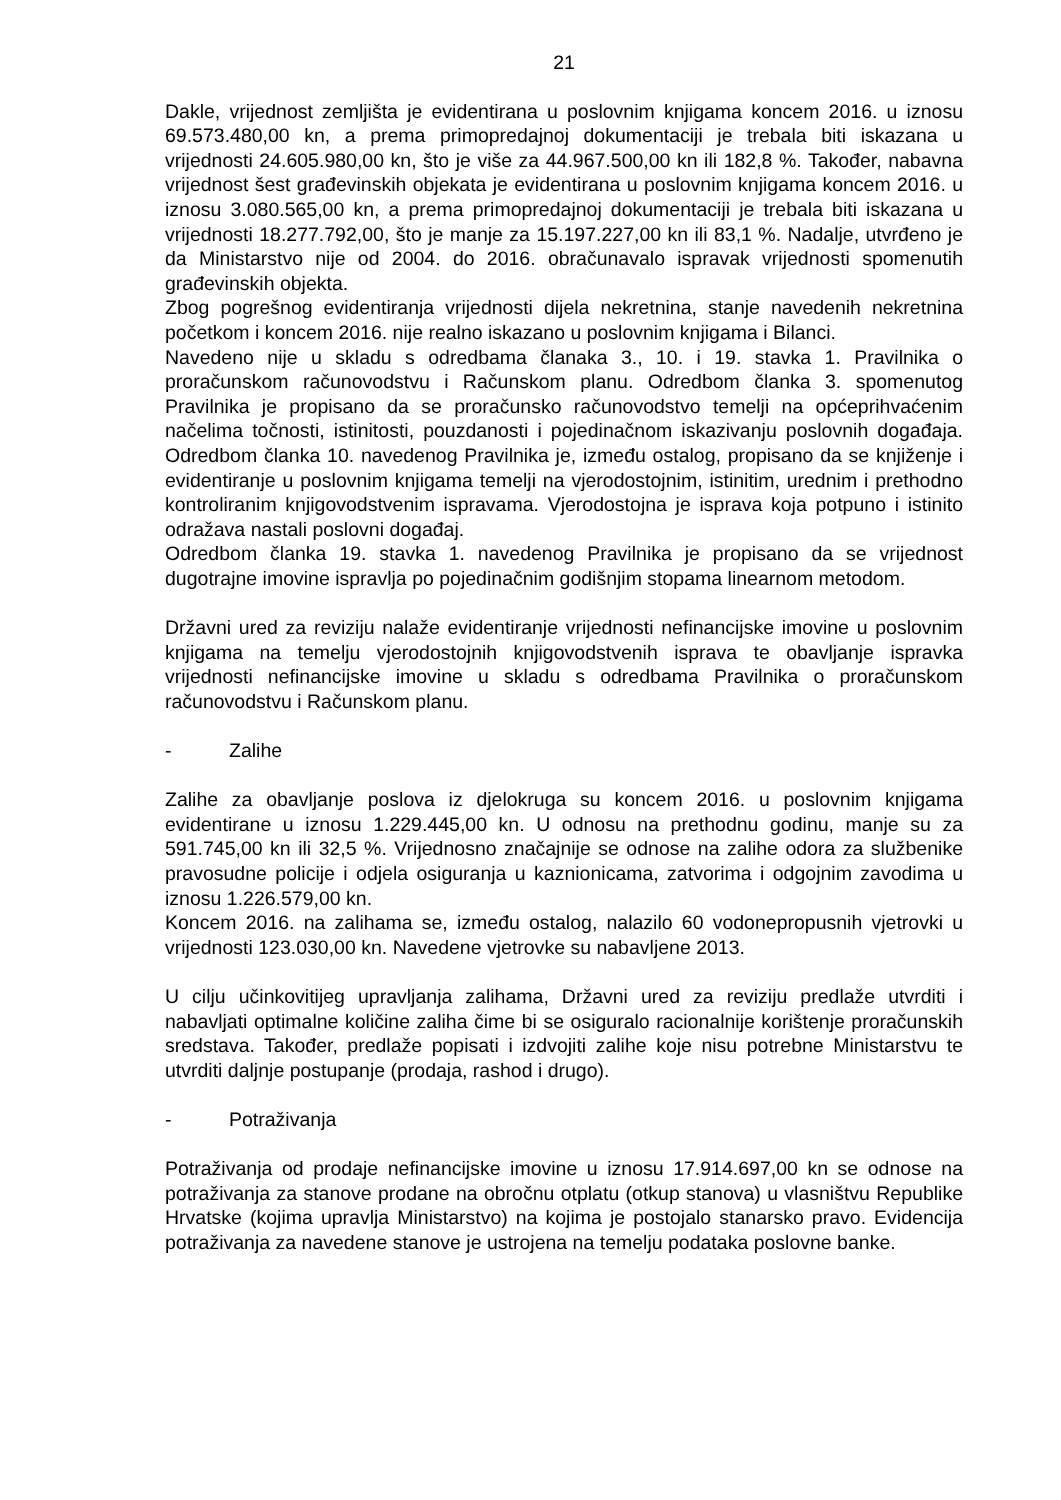21
Dakle, vrijednost zemljišta je evidentirana u poslovnim knjigama koncem 2016. u iznosu 69.573.480,00 kn, a prema primopredajnoj dokumentaciji je trebala biti iskazana u vrijednosti 24.605.980,00 kn, što je više za 44.967.500,00 kn ili 182,8 %. Također, nabavna vrijednost šest građevinskih objekata je evidentirana u poslovnim knjigama koncem 2016. u iznosu 3.080.565,00 kn, a prema primopredajnoj dokumentaciji je trebala biti iskazana u vrijednosti 18.277.792,00, što je manje za 15.197.227,00 kn ili 83,1 %. Nadalje, utvrđeno je da Ministarstvo nije od 2004. do 2016. obračunavalo ispravak vrijednosti spomenutih građevinskih objekta.
Zbog pogrešnog evidentiranja vrijednosti dijela nekretnina, stanje navedenih nekretnina početkom i koncem 2016. nije realno iskazano u poslovnim knjigama i Bilanci.
Navedeno nije u skladu s odredbama članaka 3., 10. i 19. stavka 1. Pravilnika o proračunskom računovodstvu i Računskom planu. Odredbom članka 3. spomenutog Pravilnika je propisano da se proračunsko računovodstvo temelji na općeprihvaćenim načelima točnosti, istinitosti, pouzdanosti i pojedinačnom iskazivanju poslovnih događaja. Odredbom članka 10. navedenog Pravilnika je, između ostalog, propisano da se knjiženje i evidentiranje u poslovnim knjigama temelji na vjerodostojnim, istinitim, urednim i prethodno kontroliranim knjigovodstvenim ispravama. Vjerodostojna je isprava koja potpuno i istinito odražava nastali poslovni događaj.
Odredbom članka 19. stavka 1. navedenog Pravilnika je propisano da se vrijednost dugotrajne imovine ispravlja po pojedinačnim godišnjim stopama linearnom metodom.
Državni ured za reviziju nalaže evidentiranje vrijednosti nefinancijske imovine u poslovnim knjigama na temelju vjerodostojnih knjigovodstvenih isprava te obavljanje ispravka vrijednosti nefinancijske imovine u skladu s odredbama Pravilnika o proračunskom računovodstvu i Računskom planu.
- Zalihe
Zalihe za obavljanje poslova iz djelokruga su koncem 2016. u poslovnim knjigama evidentirane u iznosu 1.229.445,00 kn. U odnosu na prethodnu godinu, manje su za 591.745,00 kn ili 32,5 %. Vrijednosno značajnije se odnose na zalihe odora za službenike pravosudne policije i odjela osiguranja u kaznionicama, zatvorima i odgojnim zavodima u iznosu 1.226.579,00 kn.
Koncem 2016. na zalihama se, između ostalog, nalazilo 60 vodonepropusnih vjetrovki u vrijednosti 123.030,00 kn. Navedene vjetrovke su nabavljene 2013.
U cilju učinkovitijeg upravljanja zalihama, Državni ured za reviziju predlaže utvrditi i nabavljati optimalne količine zaliha čime bi se osiguralo racionalnije korištenje proračunskih sredstava. Također, predlaže popisati i izdvojiti zalihe koje nisu potrebne Ministarstvu te utvrditi daljnje postupanje (prodaja, rashod i drugo).
- Potraživanja
Potraživanja od prodaje nefinancijske imovine u iznosu 17.914.697,00 kn se odnose na potraživanja za stanove prodane na obročnu otplatu (otkup stanova) u vlasništvu Republike Hrvatske (kojima upravlja Ministarstvo) na kojima je postojalo stanarsko pravo. Evidencija potraživanja za navedene stanove je ustrojena na temelju podataka poslovne banke.